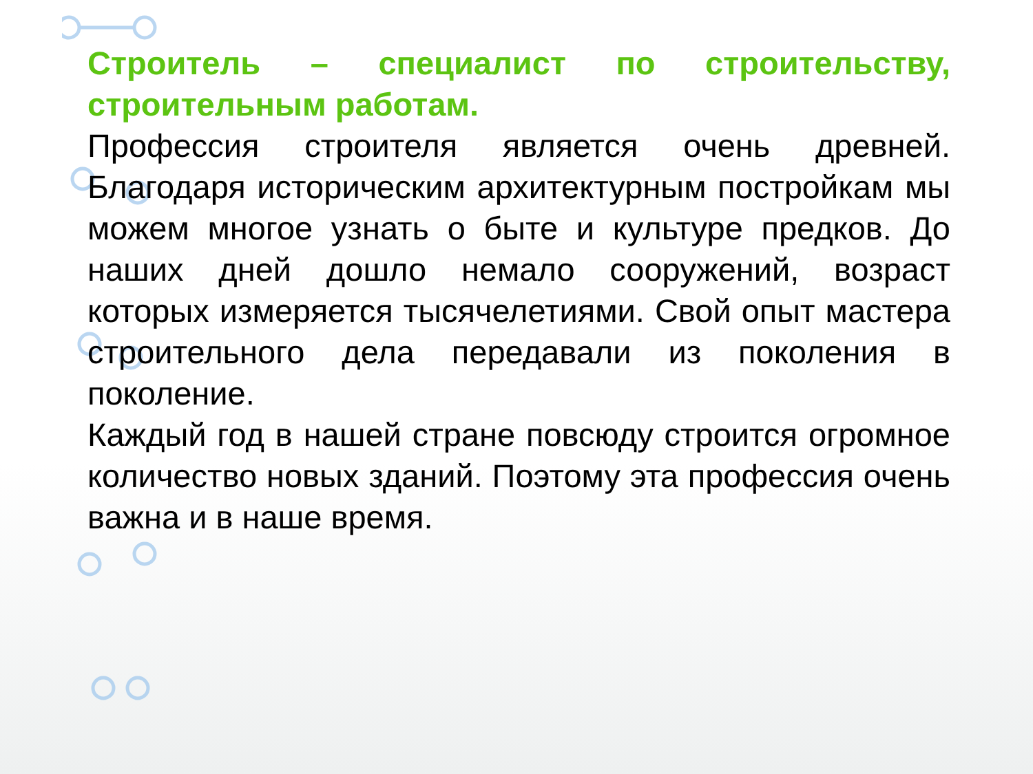Строитель – специалист по строительству, строительным работам.
Профессия строителя является очень древней. Благодаря историческим архитектурным постройкам мы можем многое узнать о быте и культуре предков. До наших дней дошло немало сооружений, возраст которых измеряется тысячелетиями. Свой опыт мастера строительного дела передавали из поколения в поколение.
Каждый год в нашей стране повсюду строится огромное количество новых зданий. Поэтому эта профессия очень важна и в наше время.